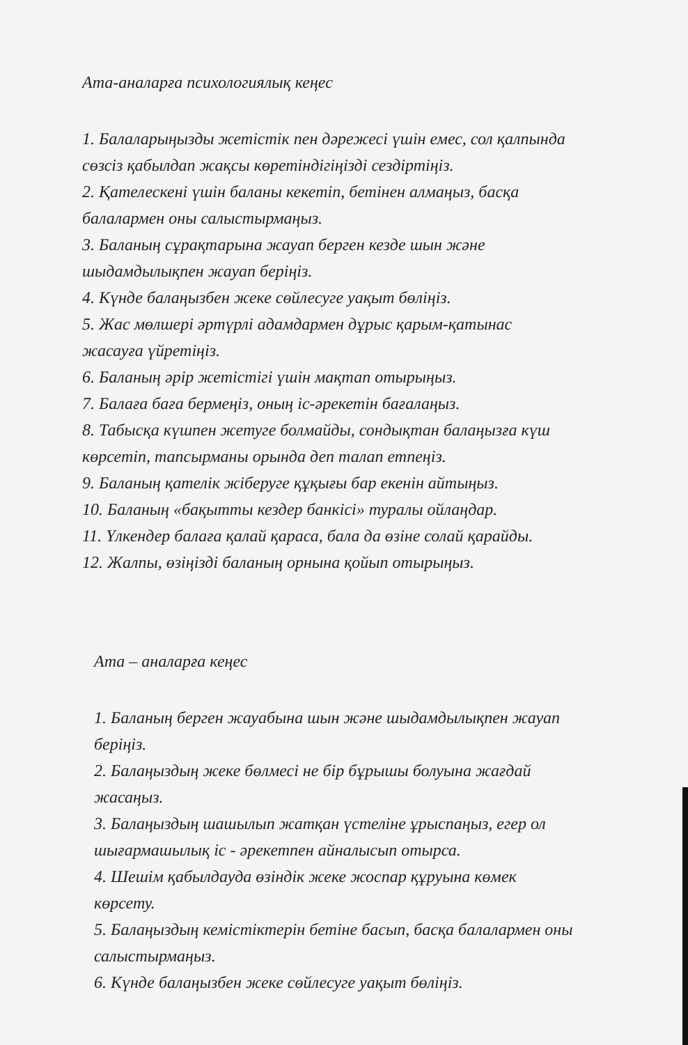Ата-аналарға психологиялық кеңес
1. Балаларыңызды жетістік пен дәрежесі үшін емес, сол қалпында
сөзсіз қабылдап жақсы көретіндігіңізді сездіртіңіз.
2. Қателескені үшін баланы кекетіп, бетінен алмаңыз, басқа
балалармен оны салыстырмаңыз.
3. Баланың сұрақтарына жауап берген кезде шын және
шыдамдылықпен жауап беріңіз.
4. Күнде балаңызбен жеке сөйлесуге уақыт бөліңіз.
5. Жас мөлшері әртүрлі адамдармен дұрыс қарым-қатынас
жасауға үйретіңіз.
6. Баланың әрір жетістігі үшін мақтап отырыңыз.
7. Балаға баға бермеңіз, оның іс-әрекетін бағалаңыз.
8. Табысқа күшпен жетуге болмайды, сондықтан балаңызға күш
көрсетіп, тапсырманы орында деп талап етпеңіз.
9. Баланың қателік жіберуге құқығы бар екенін айтыңыз.
10. Баланың «бақытты кездер банкісі» туралы ойлаңдар.
11. Үлкендер балаға қалай қараса, бала да өзіне солай қарайды.
12. Жалпы, өзіңізді баланың орнына қойып отырыңыз.
Ата – аналарға кеңес
1. Баланың берген жауабына шын және шыдамдылықпен жауап
беріңіз.
2. Балаңыздың жеке бөлмесі не бір бұрышы болуына жағдай
жасаңыз.
3. Балаңыздың шашылып жатқан үстеліне ұрыспаңыз, егер ол
шығармашылық іс - әрекетпен айналысып отырса.
4. Шешім қабылдауда өзіндік жеке жоспар құруына көмек
көрсету.
5. Балаңыздың кемістіктерін бетіне басып, басқа балалармен оны
салыстырмаңыз.
6. Күнде балаңызбен жеке сөйлесуге уақыт бөліңіз.